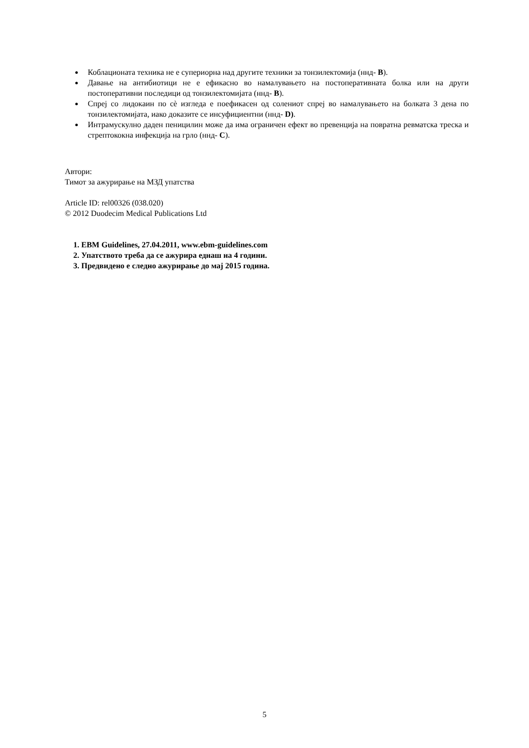Коблационата техника не е супериорна над другите техники за тонзилектомија (ннд- B).
Давање на антибиотици не е ефикасно во намалувањето на постоперативната болка или на други постоперативни последици од тонзилектомијата (ннд- B).
Спреј со лидокаин по сè изгледа е поефикасен од солениот спреј во намалувањето на болката 3 дена по тонзилектомијата, иако доказите се инсуфициентни (ннд- D).
Интрамускулно даден пеницилин може да има ограничен ефект во превенција на повратна ревматска треска и стрептококна инфекција на грло (ннд- C).
Автори:
Тимот за ажурирање на МЗД упатства
Article ID: rel00326 (038.020)
© 2012 Duodecim Medical Publications Ltd
1. EBM Guidelines, 27.04.2011, www.ebm-guidelines.com
2. Упатството треба да се ажурира еднаш на 4 години.
3. Предвидено е следно ажурирање до мај 2015 година.
5